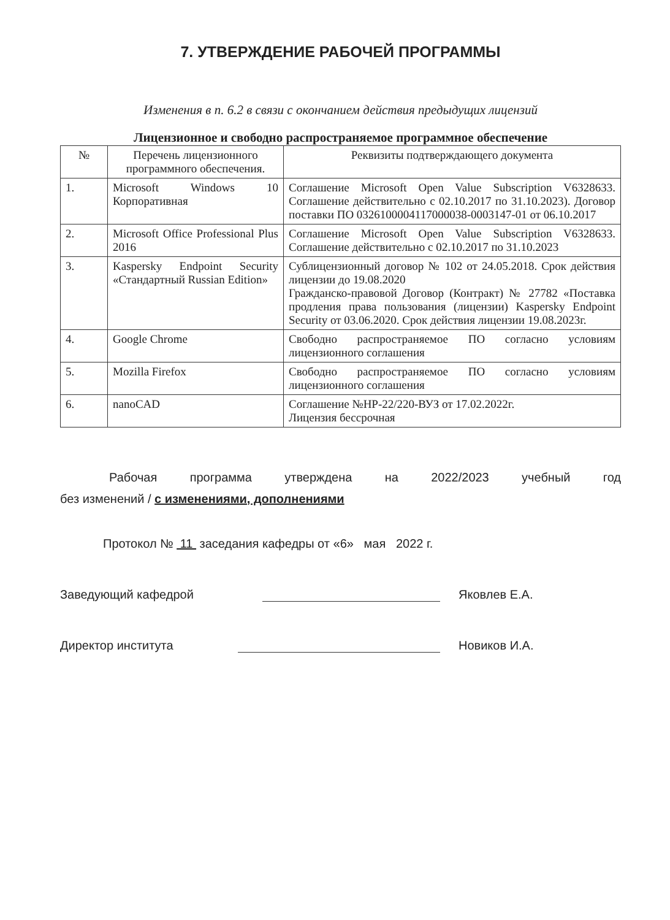7. УТВЕРЖДЕНИЕ РАБОЧЕЙ ПРОГРАММЫ
Изменения в п. 6.2 в связи с окончанием действия предыдущих лицензий
Лицензионное и свободно распространяемое программное обеспечение
| № | Перечень лицензионного программного обеспечения. | Реквизиты подтверждающего документа |
| --- | --- | --- |
| 1. | Microsoft Windows 10 Корпоративная | Соглашение Microsoft Open Value Subscription V6328633. Соглашение действительно с 02.10.2017 по 31.10.2023). Договор поставки ПО 0326100004117000038-0003147-01 от 06.10.2017 |
| 2. | Microsoft Office Professional Plus 2016 | Соглашение Microsoft Open Value Subscription V6328633. Соглашение действительно с 02.10.2017 по 31.10.2023 |
| 3. | Kaspersky Endpoint Security «Стандартный Russian Edition» | Сублицензионный договор № 102 от 24.05.2018. Срок действия лицензии до 19.08.2020 Гражданско-правовой Договор (Контракт) № 27782 «Поставка продления права пользования (лицензии) Kaspersky Endpoint Security от 03.06.2020. Срок действия лицензии 19.08.2023г. |
| 4. | Google Chrome | Свободно распространяемое ПО согласно условиям лицензионного соглашения |
| 5. | Mozilla Firefox | Свободно распространяемое ПО согласно условиям лицензионного соглашения |
| 6. | nanoCAD | Соглашение №НР-22/220-ВУЗ от 17.02.2022г. Лицензия бессрочная |
Рабочая программа утверждена на 2022/2023 учебный год
без изменений / с изменениями, дополнениями
Протокол № 11 заседания кафедры от «6» мая 2022 г.
Заведующий кафедрой Яковлев Е.А.
Директор института Новиков И.А.